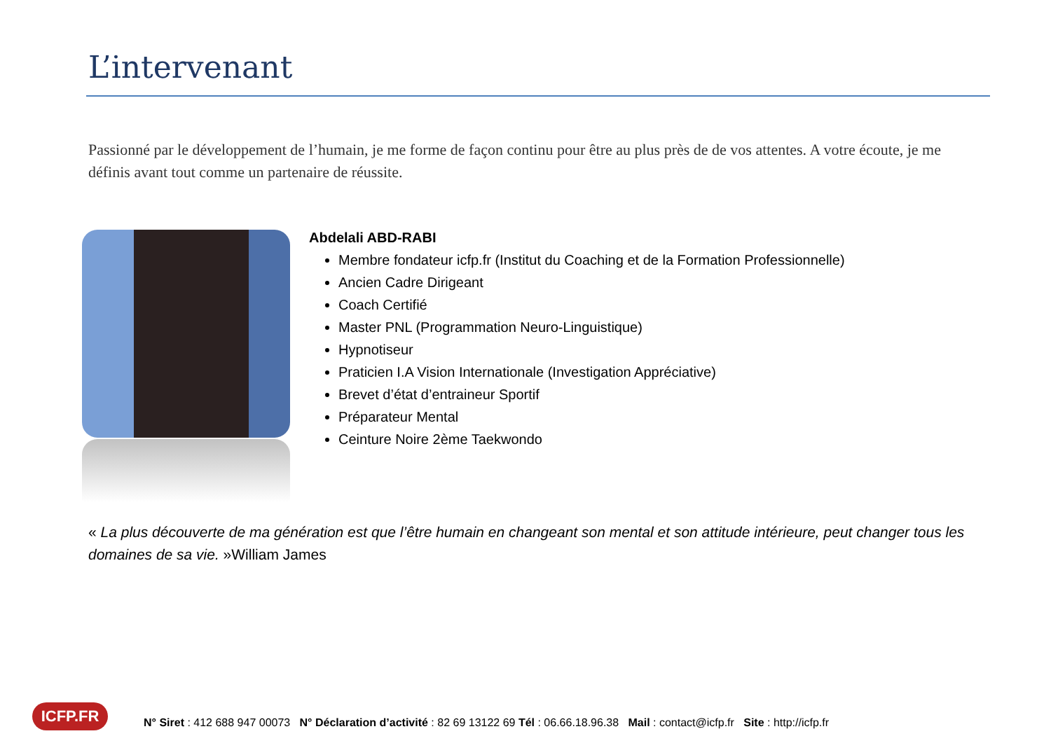L’intervenant
Passionné par le développement de l’humain, je me forme de façon continu pour être au plus près de de vos attentes. A votre écoute, je me définis avant tout comme un partenaire de réussite.
Abdelali ABD-RABI
Membre fondateur icfp.fr (Institut du Coaching et de la Formation Professionnelle)
Ancien Cadre Dirigeant
Coach Certifié
Master PNL (Programmation Neuro-Linguistique)
Hypnotiseur
Praticien I.A Vision Internationale (Investigation Appréciative)
Brevet d’état d’entraineur Sportif
Préparateur Mental
Ceinture Noire 2ème Taekwondo
« La plus découverte de ma génération est que l’être humain en changeant son mental et son attitude intérieure, peut changer tous les domaines de sa vie. »William James
ICFP.FR
N° Siret : 412 688 947 00073 N° Déclaration d’activité : 82 69 13122 69 Tél : 06.66.18.96.38 Mail : contact@icfp.fr Site : http://icfp.fr